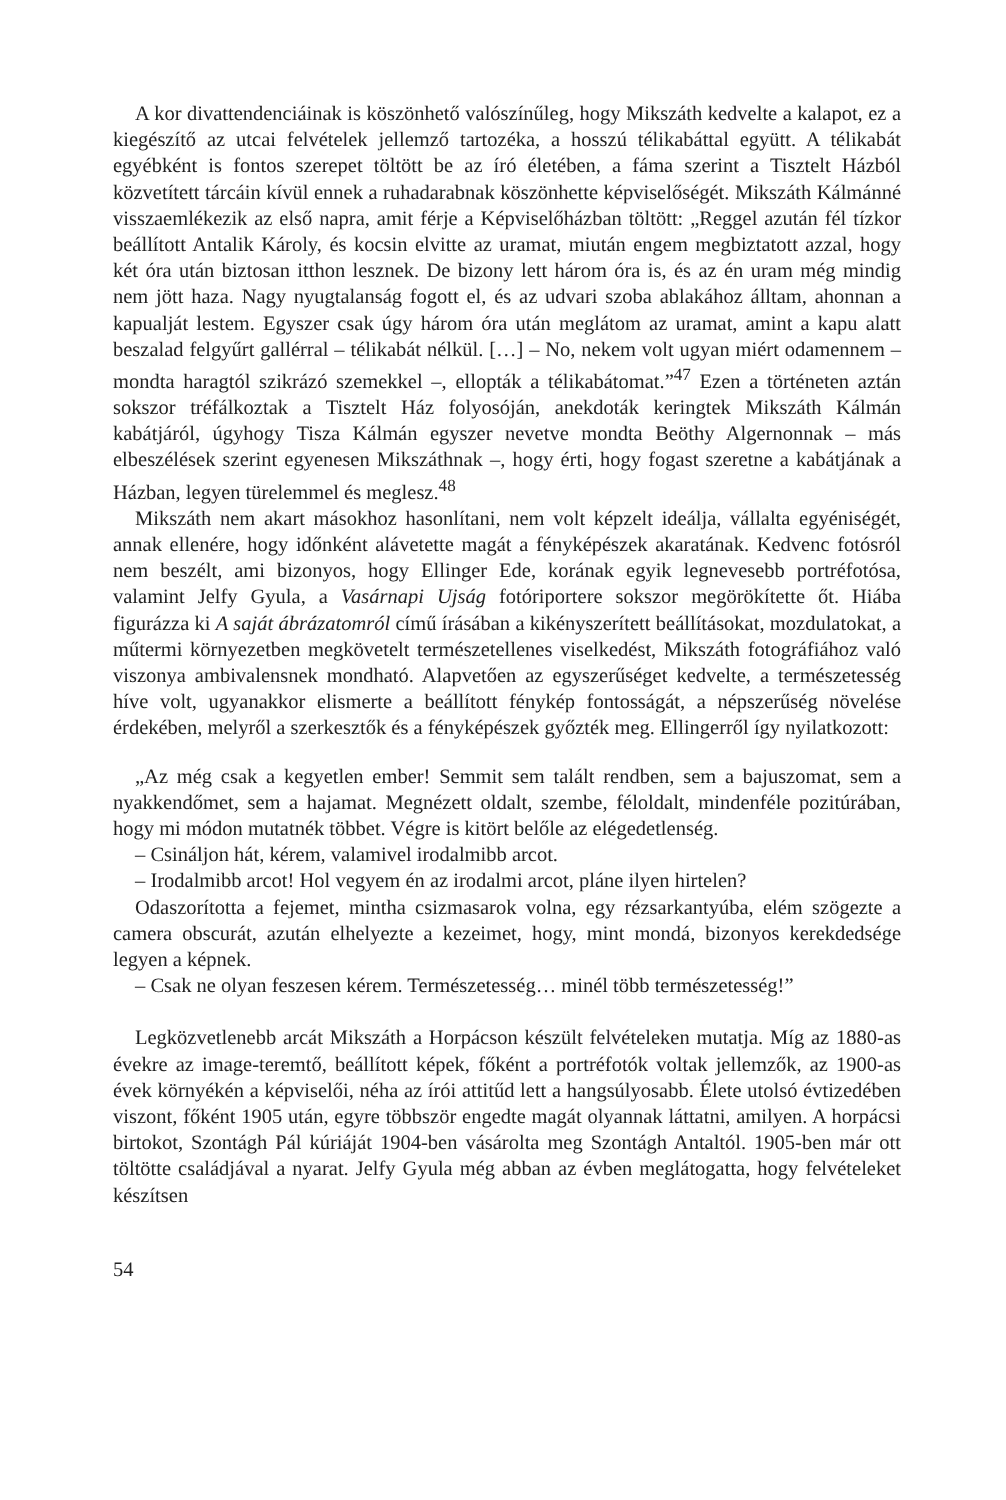A kor divattendenciáinak is köszönhető valószínűleg, hogy Mikszáth kedvelte a kalapot, ez a kiegészítő az utcai felvételek jellemző tartozéka, a hosszú télikabáttal együtt. A télikabát egyébként is fontos szerepet töltött be az író életében, a fáma szerint a Tisztelt Házból közvetített tárcáin kívül ennek a ruhadarabnak köszönhette képviselőségét. Mikszáth Kálmánné visszaemlékezik az első napra, amit férje a Képviselőházban töltött: „Reggel azután fél tízkor beállított Antalik Károly, és kocsin elvitte az uramat, miután engem megbiztatott azzal, hogy két óra után biztosan itthon lesznek. De bizony lett három óra is, és az én uram még mindig nem jött haza. Nagy nyugtalanság fogott el, és az udvari szoba ablakához álltam, ahonnan a kapualját lestem. Egyszer csak úgy három óra után meglátom az uramat, amint a kapu alatt beszalad felgyűrt gallérral – télikabát nélkül. […] – No, nekem volt ugyan miért odamennem – mondta haragtól szikrázó szemekkel –, ellopták a télikabátomat.”<sup>47</sup> Ezen a történeten aztán sokszor tréfálkoztak a Tisztelt Ház folyosóján, anekdoták keringtek Mikszáth Kálmán kabátjáról, úgyhogy Tisza Kálmán egyszer nevetve mondta Beöthy Algernonnak – más elbeszélések szerint egyenesen Mikszáthnak –, hogy érti, hogy fogast szeretne a kabátjának a Házban, legyen türelemmel és meglesz.<sup>48</sup>
Mikszáth nem akart másokhoz hasonlítani, nem volt képzelt ideálja, vállalta egyéniségét, annak ellenére, hogy időnként alávetette magát a fényképészek akaratának. Kedvenc fotósról nem beszélt, ami bizonyos, hogy Ellinger Ede, korának egyik legnevesebb portréfotósa, valamint Jelfy Gyula, a Vasárnapi Ujság fotóriportere sokszor megörökítette őt. Hiába figurázza ki A saját ábrázatomról című írásában a kikényszerített beállításokat, mozdulatokat, a műtermi környezetben megkövetelt természetellenes viselkedést, Mikszáth fotográfiához való viszonya ambivalensnek mondható. Alapvetően az egyszerűséget kedvelte, a természetesség híve volt, ugyanakkor elismerte a beállított fénykép fontosságát, a népszerűség növelése érdekében, melyről a szerkesztők és a fényképészek győzték meg. Ellingerről így nyilatkozott:
„Az még csak a kegyetlen ember! Semmit sem talált rendben, sem a bajuszomat, sem a nyakkendőmet, sem a hajamat. Megnézett oldalt, szembe, féloldalt, mindenféle pozitúrában, hogy mi módon mutatnék többet. Végre is kitört belőle az elégedetlenség.
– Csináljon hát, kérem, valamivel irodalmibb arcot.
– Irodalmibb arcot! Hol vegyem én az irodalmi arcot, pláne ilyen hirtelen?
Odaszorította a fejemet, mintha csizmasarok volna, egy rézsarkantyúba, elém szögezte a camera obscurát, azután elhelyezte a kezeimet, hogy, mint mondá, bizonyos kerekdedsége legyen a képnek.
– Csak ne olyan feszesen kérem. Természetesség… minél több természetesség!”
Legközvetlenebb arcát Mikszáth a Horpácson készült felvételeken mutatja. Míg az 1880-as évekre az image-teremtő, beállított képek, főként a portréfotók voltak jellemzők, az 1900-as évek környékén a képviselői, néha az írói attitűd lett a hangsúlyosabb. Élete utolsó évtizedében viszont, főként 1905 után, egyre többször engedte magát olyannak láttatni, amilyen. A horpácsi birtokot, Szontágh Pál kúriáját 1904-ben vásárolta meg Szontágh Antaltól. 1905-ben már ott töltötte családjával a nyarat. Jelfy Gyula még abban az évben meglátogatta, hogy felvételeket készítsen
54